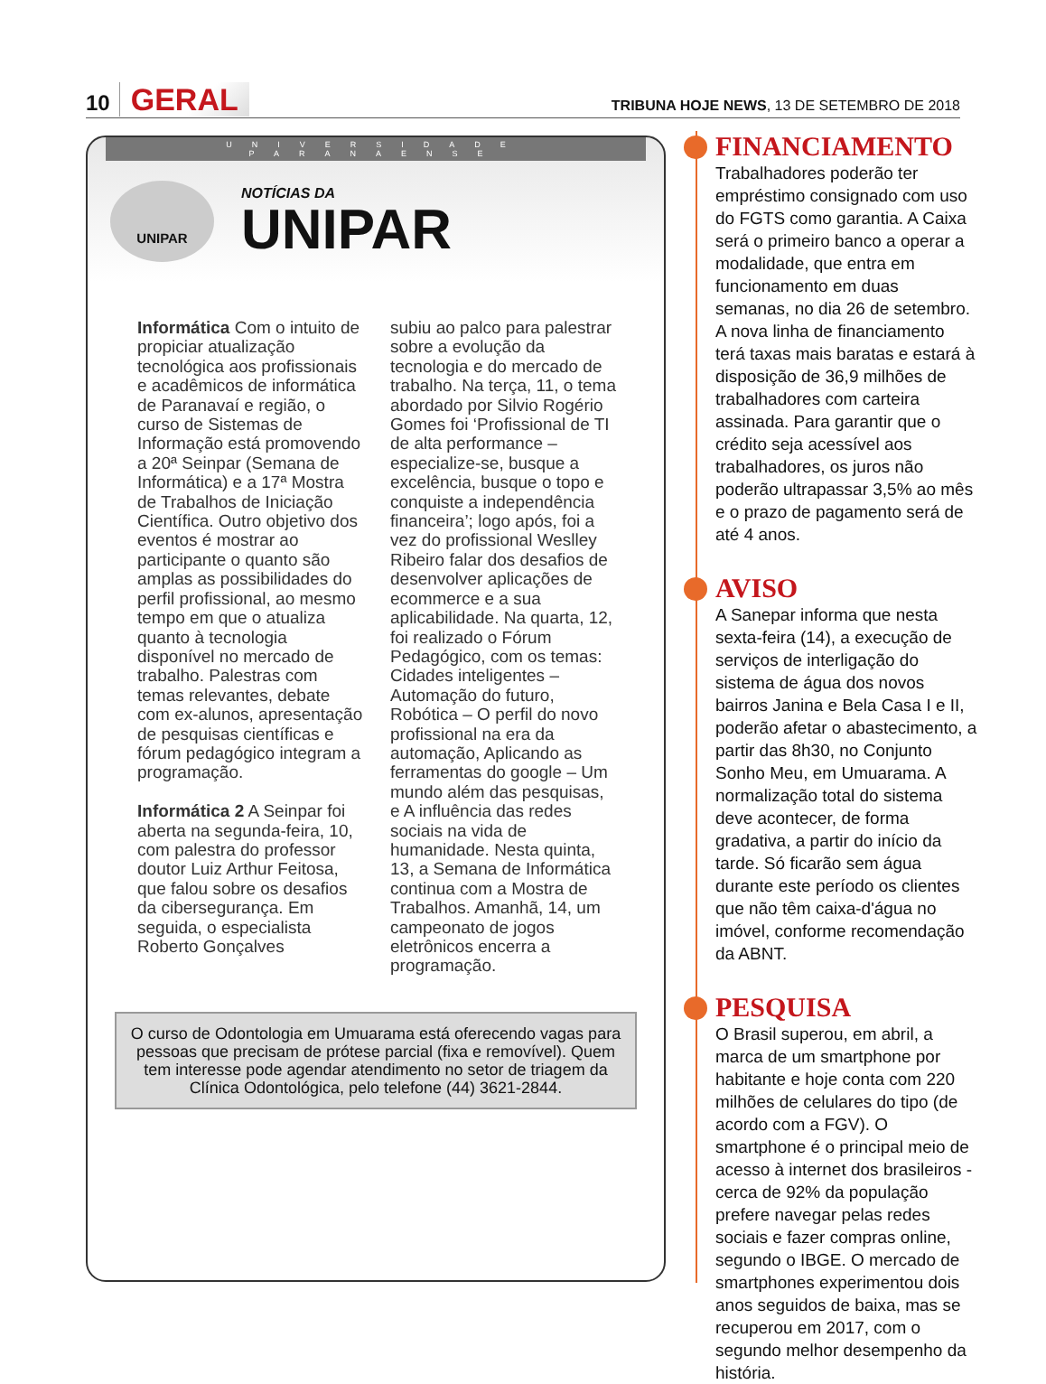10 GERAL
TRIBUNA HOJE NEWS, 13 DE SETEMBRO DE 2018
UNIVERSIDADE PARANAENSE
UNIPAR
NOTÍCIAS DA
UNIPAR
Informática Com o intuito de propiciar atualização tecnológica aos profissionais e acadêmicos de informática de Paranavaí e região, o curso de Sistemas de Informação está promovendo a 20ª Seinpar (Semana de Informática) e a 17ª Mostra de Trabalhos de Iniciação Científica. Outro objetivo dos eventos é mostrar ao participante o quanto são amplas as possibilidades do perfil profissional, ao mesmo tempo em que o atualiza quanto à tecnologia disponível no mercado de trabalho. Palestras com temas relevantes, debate com ex-alunos, apresentação de pesquisas científicas e fórum pedagógico integram a programação.
Informática 2 A Seinpar foi aberta na segunda-feira, 10, com palestra do professor doutor Luiz Arthur Feitosa, que falou sobre os desafios da cibersegurança. Em seguida, o especialista Roberto Gonçalves
subiu ao palco para palestrar sobre a evolução da tecnologia e do mercado de trabalho. Na terça, 11, o tema abordado por Silvio Rogério Gomes foi ‘Profissional de TI de alta performance – especialize-se, busque a excelência, busque o topo e conquiste a independência financeira’; logo após, foi a vez do profissional Weslley Ribeiro falar dos desafios de desenvolver aplicações de ecommerce e a sua aplicabilidade. Na quarta, 12, foi realizado o Fórum Pedagógico, com os temas: Cidades inteligentes – Automação do futuro, Robótica – O perfil do novo profissional na era da automação, Aplicando as ferramentas do google – Um mundo além das pesquisas, e A influência das redes sociais na vida de humanidade. Nesta quinta, 13, a Semana de Informática continua com a Mostra de Trabalhos. Amanhã, 14, um campeonato de jogos eletrônicos encerra a programação.
O curso de Odontologia em Umuarama está oferecendo vagas para pessoas que precisam de prótese parcial (fixa e removível). Quem tem interesse pode agendar atendimento no setor de triagem da Clínica Odontológica, pelo telefone (44) 3621-2844.
FINANCIAMENTO
Trabalhadores poderão ter empréstimo consignado com uso do FGTS como garantia. A Caixa será o primeiro banco a operar a modalidade, que entra em funcionamento em duas semanas, no dia 26 de setembro. A nova linha de financiamento terá taxas mais baratas e estará à disposição de 36,9 milhões de trabalhadores com carteira assinada. Para garantir que o crédito seja acessível aos trabalhadores, os juros não poderão ultrapassar 3,5% ao mês e o prazo de pagamento será de até 4 anos.
AVISO
A Sanepar informa que nesta sexta-feira (14), a execução de serviços de interligação do sistema de água dos novos bairros Janina e Bela Casa I e II, poderão afetar o abastecimento, a partir das 8h30, no Conjunto Sonho Meu, em Umuarama. A normalização total do sistema deve acontecer, de forma gradativa, a partir do início da tarde. Só ficarão sem água durante este período os clientes que não têm caixa-d'água no imóvel, conforme recomendação da ABNT.
PESQUISA
O Brasil superou, em abril, a marca de um smartphone por habitante e hoje conta com 220 milhões de celulares do tipo (de acordo com a FGV). O smartphone é o principal meio de acesso à internet dos brasileiros - cerca de 92% da população prefere navegar pelas redes sociais e fazer compras online, segundo o IBGE. O mercado de smartphones experimentou dois anos seguidos de baixa, mas se recuperou em 2017, com o segundo melhor desempenho da história.